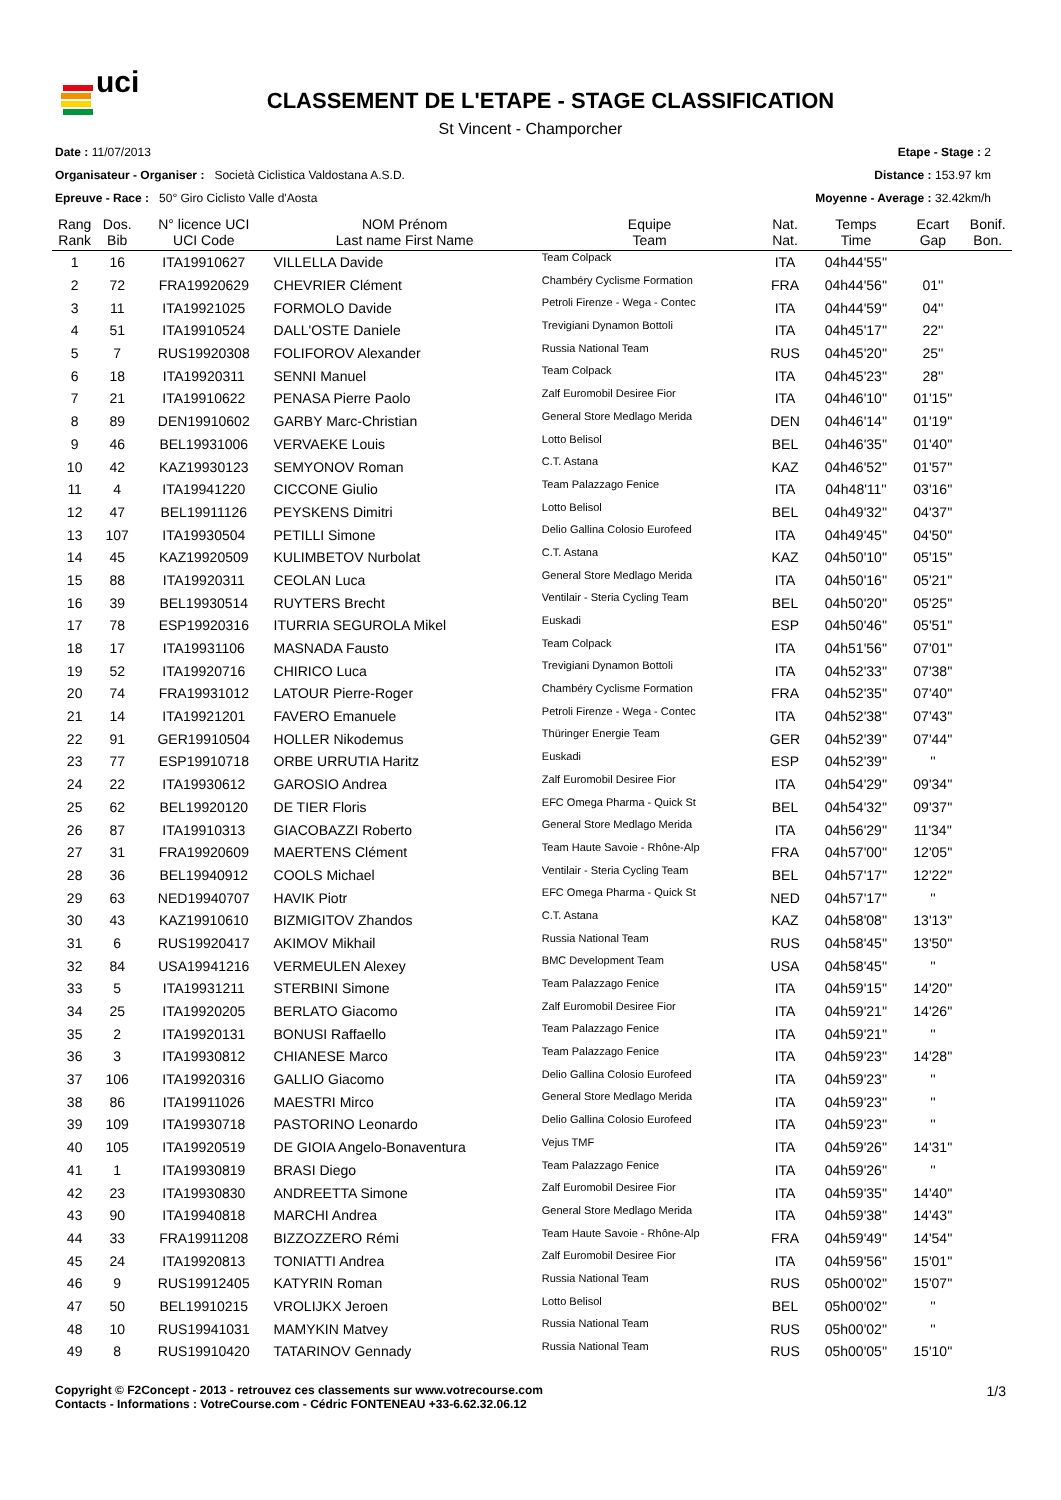uci
CLASSEMENT DE L'ETAPE - STAGE CLASSIFICATION
St Vincent - Champorcher
Date : 11/07/2013 Etape - Stage : 2
Organisateur - Organiser : Società Ciclistica Valdostana A.S.D. Distance : 153.97 km
Epreuve - Race : 50° Giro Ciclisto Valle d'Aosta Moyenne - Average : 32.42km/h
| Rang Rank | Dos. Bib | N° licence UCI UCI Code | NOM Prénom Last name First Name | Equipe Team | Nat. Nat. | Temps Time | Ecart Gap | Bonif. Bon. |
| --- | --- | --- | --- | --- | --- | --- | --- | --- |
| 1 | 16 | ITA19910627 | VILLELLA Davide | Team Colpack | ITA | 04h44'55'' | | |
| 2 | 72 | FRA19920629 | CHEVRIER Clément | Chambéry Cyclisme Formation | FRA | 04h44'56'' | 01'' | |
| 3 | 11 | ITA19921025 | FORMOLO Davide | Petroli Firenze - Wega - Contec | ITA | 04h44'59'' | 04'' | |
| 4 | 51 | ITA19910524 | DALL'OSTE Daniele | Trevigiani Dynamon Bottoli | ITA | 04h45'17'' | 22'' | |
| 5 | 7 | RUS19920308 | FOLIFOROV Alexander | Russia National Team | RUS | 04h45'20'' | 25'' | |
| 6 | 18 | ITA19920311 | SENNI Manuel | Team Colpack | ITA | 04h45'23'' | 28'' | |
| 7 | 21 | ITA19910622 | PENASA Pierre Paolo | Zalf Euromobil Desiree Fior | ITA | 04h46'10'' | 01'15'' | |
| 8 | 89 | DEN19910602 | GARBY Marc-Christian | General Store Medlago Merida | DEN | 04h46'14'' | 01'19'' | |
| 9 | 46 | BEL19931006 | VERVAEKE Louis | Lotto Belisol | BEL | 04h46'35'' | 01'40'' | |
| 10 | 42 | KAZ19930123 | SEMYONOV Roman | C.T. Astana | KAZ | 04h46'52'' | 01'57'' | |
| 11 | 4 | ITA19941220 | CICCONE Giulio | Team Palazzago Fenice | ITA | 04h48'11'' | 03'16'' | |
| 12 | 47 | BEL19911126 | PEYSKENS Dimitri | Lotto Belisol | BEL | 04h49'32'' | 04'37'' | |
| 13 | 107 | ITA19930504 | PETILLI Simone | Delio Gallina Colosio Eurofeed | ITA | 04h49'45'' | 04'50'' | |
| 14 | 45 | KAZ19920509 | KULIMBETOV Nurbolat | C.T. Astana | KAZ | 04h50'10'' | 05'15'' | |
| 15 | 88 | ITA19920311 | CEOLAN Luca | General Store Medlago Merida | ITA | 04h50'16'' | 05'21'' | |
| 16 | 39 | BEL19930514 | RUYTERS Brecht | Ventilair - Steria Cycling Team | BEL | 04h50'20'' | 05'25'' | |
| 17 | 78 | ESP19920316 | ITURRIA SEGUROLA Mikel | Euskadi | ESP | 04h50'46'' | 05'51'' | |
| 18 | 17 | ITA19931106 | MASNADA Fausto | Team Colpack | ITA | 04h51'56'' | 07'01'' | |
| 19 | 52 | ITA19920716 | CHIRICO Luca | Trevigiani Dynamon Bottoli | ITA | 04h52'33'' | 07'38'' | |
| 20 | 74 | FRA19931012 | LATOUR Pierre-Roger | Chambéry Cyclisme Formation | FRA | 04h52'35'' | 07'40'' | |
| 21 | 14 | ITA19921201 | FAVERO Emanuele | Petroli Firenze - Wega - Contec | ITA | 04h52'38'' | 07'43'' | |
| 22 | 91 | GER19910504 | HOLLER Nikodemus | Thüringer Energie Team | GER | 04h52'39'' | 07'44'' | |
| 23 | 77 | ESP19910718 | ORBE URRUTIA Haritz | Euskadi | ESP | 04h52'39'' | '' | |
| 24 | 22 | ITA19930612 | GAROSIO Andrea | Zalf Euromobil Desiree Fior | ITA | 04h54'29'' | 09'34'' | |
| 25 | 62 | BEL19920120 | DE TIER Floris | EFC Omega Pharma - Quick St | BEL | 04h54'32'' | 09'37'' | |
| 26 | 87 | ITA19910313 | GIACOBAZZI Roberto | General Store Medlago Merida | ITA | 04h56'29'' | 11'34'' | |
| 27 | 31 | FRA19920609 | MAERTENS Clément | Team Haute Savoie - Rhône-Alp | FRA | 04h57'00'' | 12'05'' | |
| 28 | 36 | BEL19940912 | COOLS Michael | Ventilair - Steria Cycling Team | BEL | 04h57'17'' | 12'22'' | |
| 29 | 63 | NED19940707 | HAVIK Piotr | EFC Omega Pharma - Quick St | NED | 04h57'17'' | '' | |
| 30 | 43 | KAZ19910610 | BIZMIGITOV Zhandos | C.T. Astana | KAZ | 04h58'08'' | 13'13'' | |
| 31 | 6 | RUS19920417 | AKIMOV Mikhail | Russia National Team | RUS | 04h58'45'' | 13'50'' | |
| 32 | 84 | USA19941216 | VERMEULEN Alexey | BMC Development Team | USA | 04h58'45'' | '' | |
| 33 | 5 | ITA19931211 | STERBINI Simone | Team Palazzago Fenice | ITA | 04h59'15'' | 14'20'' | |
| 34 | 25 | ITA19920205 | BERLATO Giacomo | Zalf Euromobil Desiree Fior | ITA | 04h59'21'' | 14'26'' | |
| 35 | 2 | ITA19920131 | BONUSI Raffaello | Team Palazzago Fenice | ITA | 04h59'21'' | '' | |
| 36 | 3 | ITA19930812 | CHIANESE Marco | Team Palazzago Fenice | ITA | 04h59'23'' | 14'28'' | |
| 37 | 106 | ITA19920316 | GALLIO Giacomo | Delio Gallina Colosio Eurofeed | ITA | 04h59'23'' | '' | |
| 38 | 86 | ITA19911026 | MAESTRI Mirco | General Store Medlago Merida | ITA | 04h59'23'' | '' | |
| 39 | 109 | ITA19930718 | PASTORINO Leonardo | Delio Gallina Colosio Eurofeed | ITA | 04h59'23'' | '' | |
| 40 | 105 | ITA19920519 | DE GIOIA Angelo-Bonaventura | Vejus TMF | ITA | 04h59'26'' | 14'31'' | |
| 41 | 1 | ITA19930819 | BRASI Diego | Team Palazzago Fenice | ITA | 04h59'26'' | '' | |
| 42 | 23 | ITA19930830 | ANDREETTA Simone | Zalf Euromobil Desiree Fior | ITA | 04h59'35'' | 14'40'' | |
| 43 | 90 | ITA19940818 | MARCHI Andrea | General Store Medlago Merida | ITA | 04h59'38'' | 14'43'' | |
| 44 | 33 | FRA19911208 | BIZZOZZERO Rémi | Team Haute Savoie - Rhône-Alp | FRA | 04h59'49'' | 14'54'' | |
| 45 | 24 | ITA19920813 | TONIATTI Andrea | Zalf Euromobil Desiree Fior | ITA | 04h59'56'' | 15'01'' | |
| 46 | 9 | RUS19912405 | KATYRIN Roman | Russia National Team | RUS | 05h00'02'' | 15'07'' | |
| 47 | 50 | BEL19910215 | VROLIJKX Jeroen | Lotto Belisol | BEL | 05h00'02'' | '' | |
| 48 | 10 | RUS19941031 | MAMYKIN Matvey | Russia National Team | RUS | 05h00'02'' | '' | |
| 49 | 8 | RUS19910420 | TATARINOV Gennady | Russia National Team | RUS | 05h00'05'' | 15'10'' | |
Copyright © F2Concept - 2013 - retrouvez ces classements sur www.votrecourse.com
Contacts - Informations : VotreCourse.com - Cédric FONTENEAU +33-6.62.32.06.12
1/3